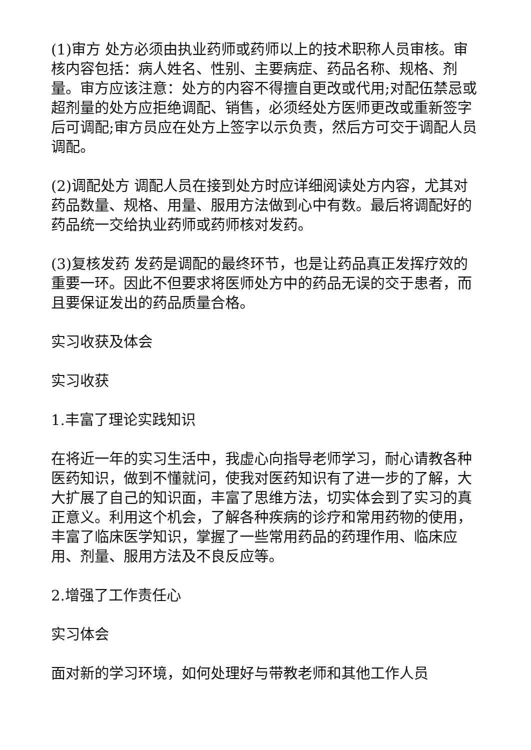(1)审方 处方必须由执业药师或药师以上的技术职称人员审核。审核内容包括：病人姓名、性别、主要病症、药品名称、规格、剂量。审方应该注意：处方的内容不得擅自更改或代用;对配伍禁忌或超剂量的处方应拒绝调配、销售，必须经处方医师更改或重新签字后可调配;审方员应在处方上签字以示负责，然后方可交于调配人员调配。
(2)调配处方 调配人员在接到处方时应详细阅读处方内容，尤其对药品数量、规格、用量、服用方法做到心中有数。最后将调配好的药品统一交给执业药师或药师核对发药。
(3)复核发药 发药是调配的最终环节，也是让药品真正发挥疗效的重要一环。因此不但要求将医师处方中的药品无误的交于患者，而且要保证发出的药品质量合格。
实习收获及体会
实习收获
1.丰富了理论实践知识
在将近一年的实习生活中，我虚心向指导老师学习，耐心请教各种医药知识，做到不懂就问，使我对医药知识有了进一步的了解，大大扩展了自己的知识面，丰富了思维方法，切实体会到了实习的真正意义。利用这个机会，了解各种疾病的诊疗和常用药物的使用，丰富了临床医学知识，掌握了一些常用药品的药理作用、临床应用、剂量、服用方法及不良反应等。
2.增强了工作责任心
实习体会
面对新的学习环境，如何处理好与带教老师和其他工作人员